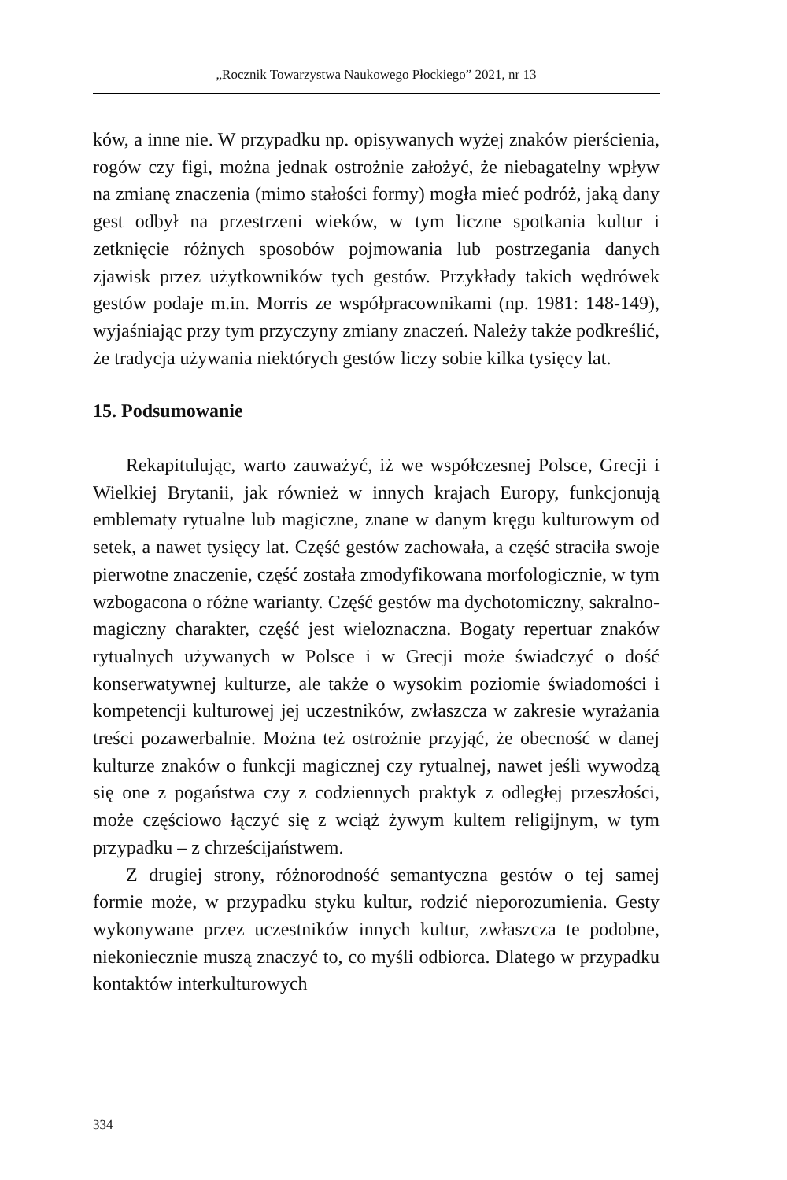„Rocznik Towarzystwa Naukowego Płockiego” 2021, nr 13
ków, a inne nie. W przypadku np. opisywanych wyżej znaków pierścienia, rogów czy figi, można jednak ostrożnie założyć, że niebagatelny wpływ na zmianę znaczenia (mimo stałości formy) mogła mieć podróż, jaką dany gest odbył na przestrzeni wieków, w tym liczne spotkania kultur i zetknięcie różnych sposobów pojmowania lub postrzegania danych zjawisk przez użytkowników tych gestów. Przykłady takich wędrówek gestów podaje m.in. Morris ze współpracownikami (np. 1981: 148-149), wyjaśniając przy tym przyczyny zmiany znaczeń. Należy także podkreślić, że tradycja używania niektórych gestów liczy sobie kilka tysięcy lat.
15. Podsumowanie
Rekapitulując, warto zauważyć, iż we współczesnej Polsce, Grecji i Wielkiej Brytanii, jak również w innych krajach Europy, funkcjonują emblematy rytualne lub magiczne, znane w danym kręgu kulturowym od setek, a nawet tysięcy lat. Część gestów zachowała, a część straciła swoje pierwotne znaczenie, część została zmodyfikowana morfologicznie, w tym wzbogacona o różne warianty. Część gestów ma dychotomiczny, sakralno-magiczny charakter, część jest wieloznaczna. Bogaty repertuar znaków rytualnych używanych w Polsce i w Grecji może świadczyć o dość konserwatywnej kulturze, ale także o wysokim poziomie świadomości i kompetencji kulturowej jej uczestników, zwłaszcza w zakresie wyrażania treści pozawerbalnie. Można też ostrożnie przyjąć, że obecność w danej kulturze znaków o funkcji magicznej czy rytualnej, nawet jeśli wywodzą się one z pogaństwa czy z codziennych praktyk z odległej przeszłości, może częściowo łączyć się z wciąż żywym kultem religijnym, w tym przypadku – z chrześcijaństwem.
Z drugiej strony, różnorodność semantyczna gestów o tej samej formie może, w przypadku styku kultur, rodzić nieporozumienia. Gesty wykonywane przez uczestników innych kultur, zwłaszcza te podobne, niekoniecznie muszą znaczyć to, co myśli odbiorca. Dlatego w przypadku kontaktów interkulturowych
334